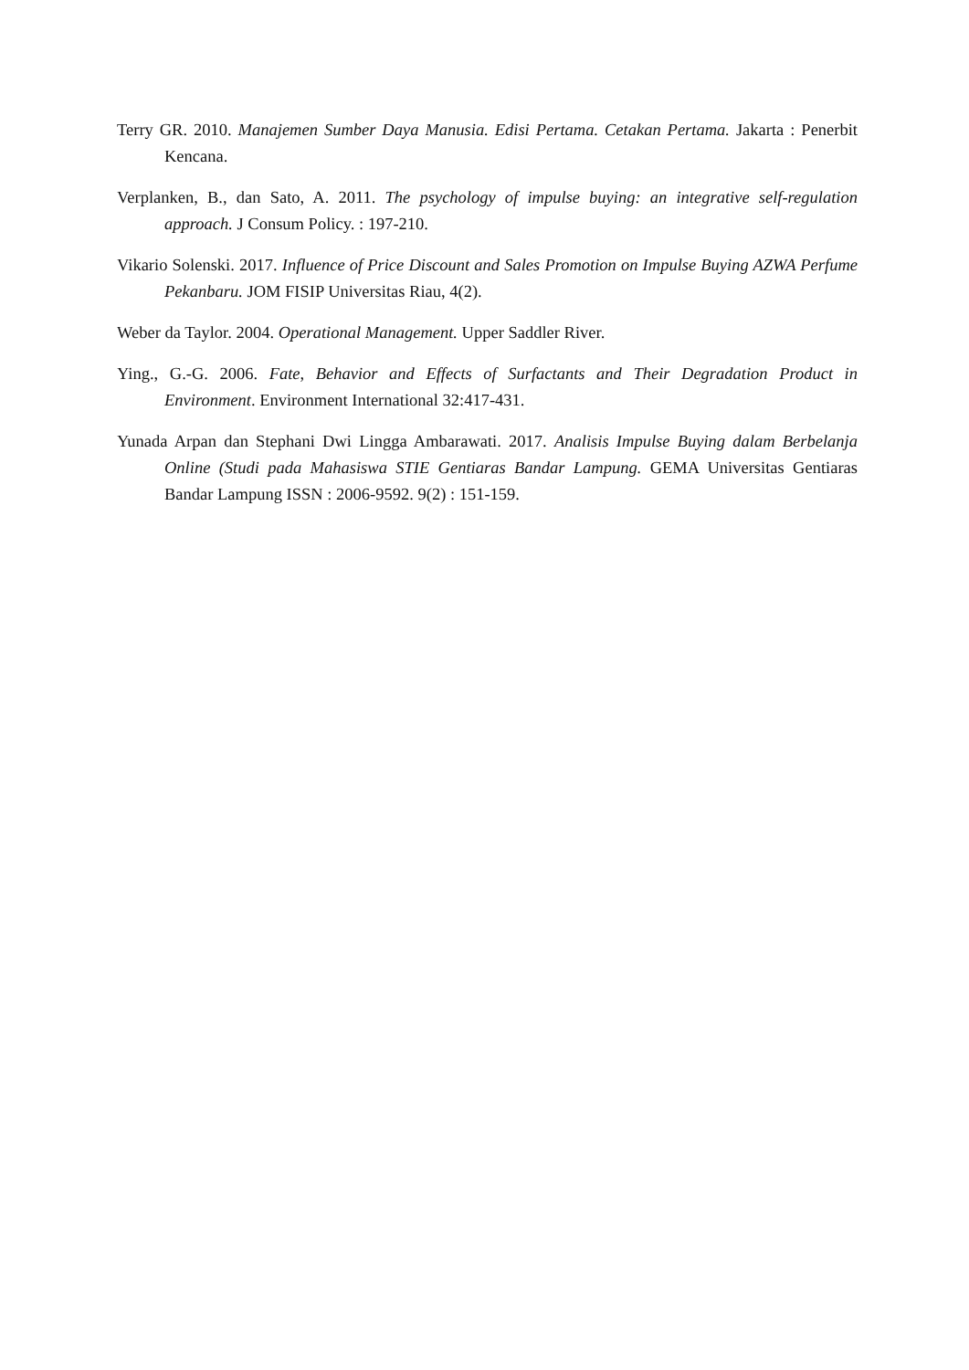Terry GR. 2010. Manajemen Sumber Daya Manusia. Edisi Pertama. Cetakan Pertama. Jakarta : Penerbit Kencana.
Verplanken, B., dan Sato, A. 2011. The psychology of impulse buying: an integrative self-regulation approach. J Consum Policy. : 197-210.
Vikario Solenski. 2017. Influence of Price Discount and Sales Promotion on Impulse Buying AZWA Perfume Pekanbaru. JOM FISIP Universitas Riau, 4(2).
Weber da Taylor. 2004. Operational Management. Upper Saddler River.
Ying., G.-G. 2006. Fate, Behavior and Effects of Surfactants and Their Degradation Product in Environment. Environment International 32:417-431.
Yunada Arpan dan Stephani Dwi Lingga Ambarawati. 2017. Analisis Impulse Buying dalam Berbelanja Online (Studi pada Mahasiswa STIE Gentiaras Bandar Lampung. GEMA Universitas Gentiaras Bandar Lampung ISSN : 2006-9592. 9(2) : 151-159.